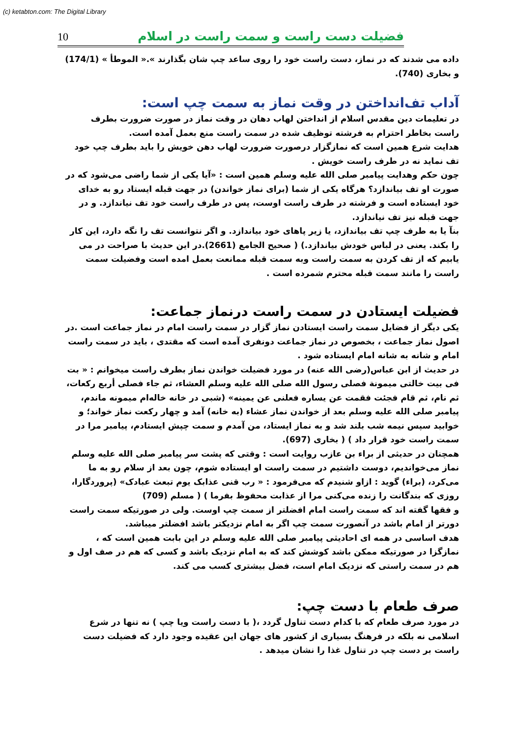(c) ketabton.com: The Digital Library
10 فضیلت دست راست و سمت راست در اسلام
داده می شدند که در نماز، دست راست خود را روی ساعد چپ شان بگذارند ».« الموطأ » (174/1) و بخاری (740).
آداب تف‌انداختن در وقت نماز به سمت چپ است:
در تعلیمات دین مقدس اسلام از انداختن لهاب دهان در وقت نماز در صورت ضرورت بطرف راست بخاطر احترام به فرشته توظیف شده در سمت راست منع بعمل آمده است.
هدایت شرع همین است که نمازگزار درصورت ضرورت لهاب دهن خویش را باید بطرف چپ خود تف نماید نه در طرف راست خویش .
چون حکم وهدایت پیامبر صلی الله علیه وسلم همین است : «آیا یکی از شما راضی می‌شود که در صورت او تف بیاندازد؟ هرگاه یکی از شما (برای نماز خواندن) در جهت قبله ایستاد رو به خدای خود ایستاده است و فرشته در طرف راست اوست، پس در طرف راست خود تف نیاندازد. و در جهت قبله نیز تف نیاندازد.
بنآ یا به طرف چپ تف بیاندازد، یا زیر پاهای خود بیاندازد. و اگر نتوانست تف را نگه دارد، این کار را بکند. یعنی در لباس خودش بیاندازد.) ( صحیح الجامع (2661).در این حدیث با صراحت در می یابیم که از تف کردن به سمت راست وبه سمت قبله ممانعت بعمل امده است وفضیلت سمت راست را مانند سمت قبله محترم شمرده است .
فضیلت ایستادن در سمت راست درنماز جماعت:
یکی دیگر از فضایل سمت راست ایستادن نماز گزار در سمت راست امام در نماز جماعت است .در اصول نماز جماعت ، بخصوص در نماز جماعت دونفری آمده است که مقتدی ، باید در سمت راست امام و شانه به شانه امام ایستاده شود .
در حدیث از ابن عباس(رضی الله عنه) در مورد فضیلت خواندن نماز بطرف راست میخوانم : « بت فی بیت خالتی میمونة فصلی رسول الله صلی الله علیه وسلم العشاء، ثم جاء فصلی أربع رکعات، ثم نام، ثم قام فجئت فقمت عن یساره فعلنی عن یمینه» (شبی در خانه خاله‌ام میمونه ماندم، پیامبر صلی الله علیه وسلم بعد از خواندن نماز عشاء (به خانه) آمد و چهار رکعت نماز خواند؛ و خوابید سپس نیمه شب بلند شد و به نماز ایستاد، من آمدم و سمت چپش ایستادم، پیامبر مرا در سمت راست خود قرار داد ) ( بخاری (697).
همچنان در حدیثی از براء بن عازب روایت است : وقتی که پشت سر پیامبر صلی الله علیه وسلم نماز می‌خواندیم، دوست داشتیم در سمت راست او ایستاده شوم، چون بعد از سلام رو به ما می‌کرد، (براء) گوید : ازاو شنیدم که می‌فرمود : « رب قنی عذابک یوم تبعث عبادک» (پروردگارا، روزی که بندگانت را زنده می‌کنی مرا از عذابت محفوظ بفرما ) ( مسلم (709)
و فقها گفته اند که سمت راست امام افضلتر از سمت چپ اوست. ولی در صورتیکه سمت راست دورتر از امام باشد در آنصورت سمت چپ اگر به امام نزدیکتر باشد افضلتر میباشد.
هدف اساسی در همه ای احادیثی پیامبر صلی الله علیه وسلم در این بابت همین است که ، نمازگزا در صورتیکه ممکن باشد کوشش کند که به امام نزدیک باشد و کسی که هم در صف اول و هم در سمت راستی که نزدیک امام است، فضل بیشتری کسب می کند.
صرف طعام با دست چپ:
در مورد صرف طعام که با کدام دست تناول گردد ،( با دست راست ویا چپ ) نه تنها در شرع اسلامی نه بلکه در فرهنگ بسیاری از کشور های جهان این عقیده وجود دارد که فضیلت دست راست بر دست چپ در تناول غذا را نشان میدهد .